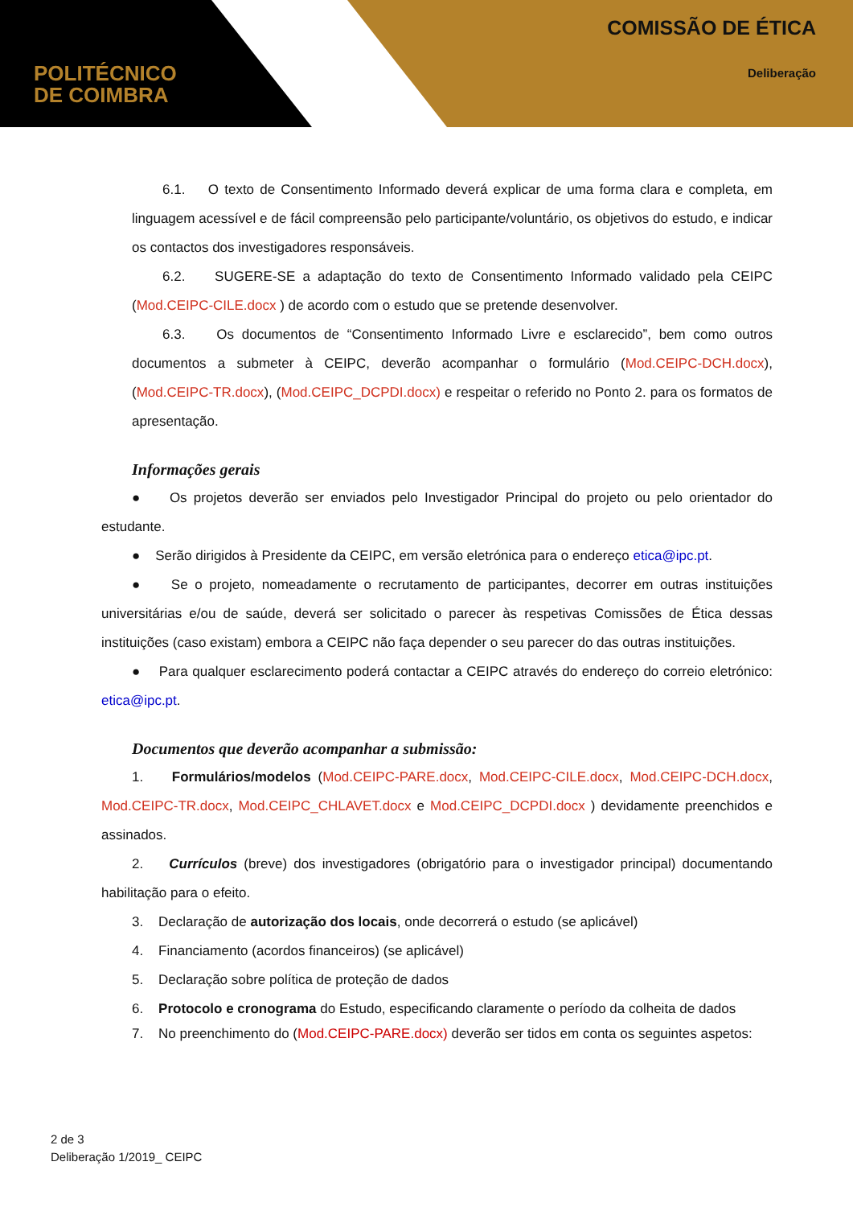POLITÉCNICO
DE COIMBRA
COMISSÃO DE ÉTICA
Deliberação
6.1. O texto de Consentimento Informado deverá explicar de uma forma clara e completa, em linguagem acessível e de fácil compreensão pelo participante/voluntário, os objetivos do estudo, e indicar os contactos dos investigadores responsáveis.
6.2. SUGERE-SE a adaptação do texto de Consentimento Informado validado pela CEIPC (Mod.CEIPC-CILE.docx ) de acordo com o estudo que se pretende desenvolver.
6.3. Os documentos de “Consentimento Informado Livre e esclarecido”, bem como outros documentos a submeter à CEIPC, deverão acompanhar o formulário (Mod.CEIPC-DCH.docx), (Mod.CEIPC-TR.docx), (Mod.CEIPC_DCPDI.docx) e respeitar o referido no Ponto 2. para os formatos de apresentação.
Informações gerais
● Os projetos deverão ser enviados pelo Investigador Principal do projeto ou pelo orientador do estudante.
● Serão dirigidos à Presidente da CEIPC, em versão eletrónica para o endereço etica@ipc.pt.
● Se o projeto, nomeadamente o recrutamento de participantes, decorrer em outras instituições universitárias e/ou de saúde, deverá ser solicitado o parecer às respetivas Comissões de Ética dessas instituições (caso existam) embora a CEIPC não faça depender o seu parecer do das outras instituições.
● Para qualquer esclarecimento poderá contactar a CEIPC através do endereço do correio eletrónico: etica@ipc.pt.
Documentos que deverão acompanhar a submissão:
1. Formulários/modelos (Mod.CEIPC-PARE.docx, Mod.CEIPC-CILE.docx, Mod.CEIPC-DCH.docx, Mod.CEIPC-TR.docx, Mod.CEIPC_CHLAVET.docx e Mod.CEIPC_DCPDI.docx ) devidamente preenchidos e assinados.
2. Currículos (breve) dos investigadores (obrigatório para o investigador principal) documentando habilitação para o efeito.
3. Declaração de autorização dos locais, onde decorrerá o estudo (se aplicável)
4. Financiamento (acordos financeiros) (se aplicável)
5. Declaração sobre política de proteção de dados
6. Protocolo e cronograma do Estudo, especificando claramente o período da colheita de dados
7. No preenchimento do (Mod.CEIPC-PARE.docx) deverão ser tidos em conta os seguintes aspetos:
2 de 3
Deliberação 1/2019_ CEIPC